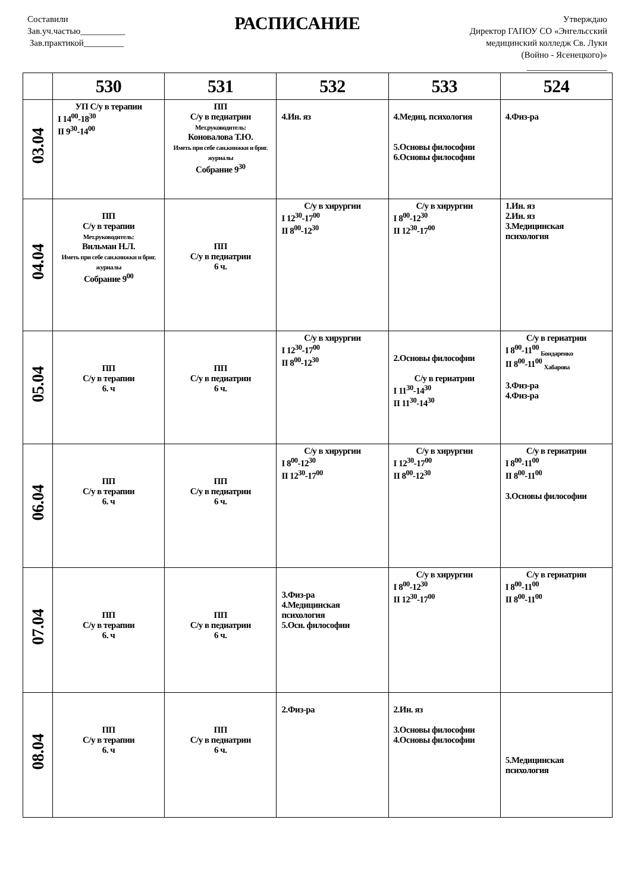Составили
Зав.уч.частью__________
Зав.практикой_________
РАСПИСАНИЕ
Утверждаю
Директор ГАПОУ СО «Энгельсский
медицинский колледж Св. Луки
(Войно - Ясенецкого)»
__________________
| | 530 | 531 | 532 | 533 | 524 |
| --- | --- | --- | --- | --- | --- |
| 03.04 | УП С/у в терапии I 14<sup>00</sup>-18<sup>30</sup> II 9<sup>30</sup>-14<sup>00</sup> | ПП С/у в педиатрии Мет.руководитель: Коновалова Т.Ю. Иметь при себе сан.книжки и бриг. журналы Собрание 9<sup>30</sup> | 4.Ин. яз | 4.Медиц. психология 5.Основы философии 6.Основы философии | 4.Физ-ра |
| 04.04 | ПП С/у в терапии Мет.руководитель: Вильман Н.Л. Иметь при себе сан.книжки и бриг. журналы Собрание 9<sup>00</sup> | ПП С/у в педиатрии 6 ч. | С/у в хирургии I 12<sup>30</sup>-17<sup>00</sup> II 8<sup>00</sup>-12<sup>30</sup> | С/у в хирургии I 8<sup>00</sup>-12<sup>30</sup> II 12<sup>30</sup>-17<sup>00</sup> | 1.Ин. яз 2.Ин. яз 3.Медицинская психология |
| 05.04 | ПП С/у в терапии 6. ч | ПП С/у в педиатрии 6 ч. | С/у в хирургии I 12<sup>30</sup>-17<sup>00</sup> II 8<sup>00</sup>-12<sup>30</sup> | 2.Основы философии С/у в гериатрии I 11<sup>30</sup>-14<sup>30</sup> II 11<sup>30</sup>-14<sup>30</sup> | С/у в гериатрии I 8<sup>00</sup>-11<sup>00</sup> <sub>Бондаренко</sub> II 8<sup>00</sup>-11<sup>00</sup> <sub>Хабарова</sub> 3.Физ-ра 4.Физ-ра |
| 06.04 | ПП С/у в терапии 6. ч | ПП С/у в педиатрии 6 ч. | С/у в хирургии I 8<sup>00</sup>-12<sup>30</sup> II 12<sup>30</sup>-17<sup>00</sup> | С/у в хирургии I 12<sup>30</sup>-17<sup>00</sup> II 8<sup>00</sup>-12<sup>30</sup> | С/у в гериатрии I 8<sup>00</sup>-11<sup>00</sup> II 8<sup>00</sup>-11<sup>00</sup> 3.Основы философии |
| 07.04 | ПП С/у в терапии 6. ч | ПП С/у в педиатрии 6 ч. | 3.Физ-ра 4.Медицинская психология 5.Осн. философии | С/у в хирургии I 8<sup>00</sup>-12<sup>30</sup> II 12<sup>30</sup>-17<sup>00</sup> | С/у в гериатрии I 8<sup>00</sup>-11<sup>00</sup> II 8<sup>00</sup>-11<sup>00</sup> |
| 08.04 | ПП С/у в терапии 6. ч | ПП С/у в педиатрии 6 ч. | 2.Физ-ра | 2.Ин. яз 3.Основы философии 4.Основы философии | 5.Медицинская психология |